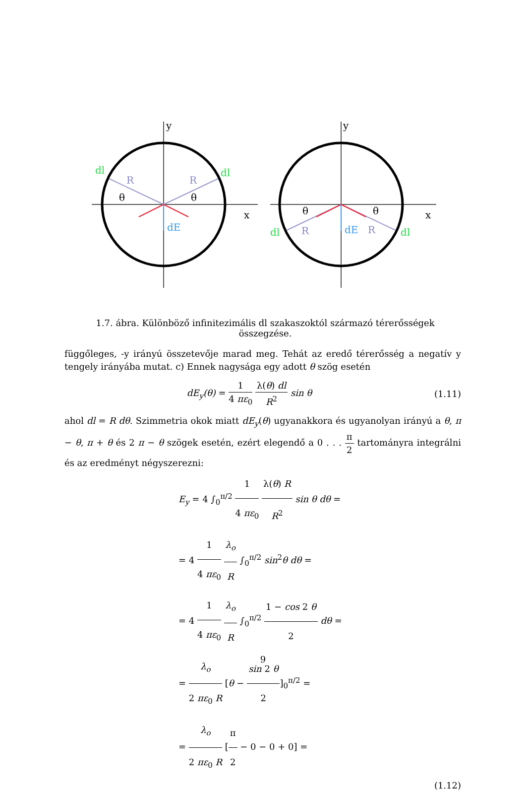y
y
x
x
dl
dl
dl
dl
R
R
R
R
θ
θ
θ
θ
dE
dE
1.7. ábra. Különböző infinitezimális dl szakaszoktól származó térerősségek összegzése.
függőleges, -y irányú összetevője marad meg. Tehát az eredő térerősség a negatív y tengely irányába mutat. c) Ennek nagysága egy adott θ szög esetén
dE<sub>y</sub>(θ) = 1 4 πε<sub>0</sub> λ(θ) dl R<sup>2</sup> sin θ
(1.11)
ahol dl = R dθ. Szimmetria okok miatt dE<sub>y</sub>(θ) ugyanakkora és ugyanolyan irányú a θ, π − θ, π + θ és 2 π − θ szögek esetén, ezért elegendő a 0 . . . π 2 tartományra integrálni és az eredményt négyszerezni:
E<sub>y</sub> = 4 ∫<sub>0</sub><sup>π/2</sup> 1 4 πε<sub>0</sub> λ(θ) R R<sup>2</sup> sin θ dθ =
= 4 1 4 πε<sub>0</sub> λ<sub>o</sub> R ∫<sub>0</sub><sup>π/2</sup> sin<sup>2</sup>θ dθ =
= 4 1 4 πε<sub>0</sub> λ<sub>o</sub> R ∫<sub>0</sub><sup>π/2</sup> 1 − cos 2 θ 2 dθ =
= λ<sub>o</sub> 2 πε<sub>0</sub> R [θ − sin 2 θ 2]<sub>0</sub><sup>π/2</sup> =
= λ<sub>o</sub> 2 πε<sub>0</sub> R [π 2 − 0 − 0 + 0] =
(1.12)
9